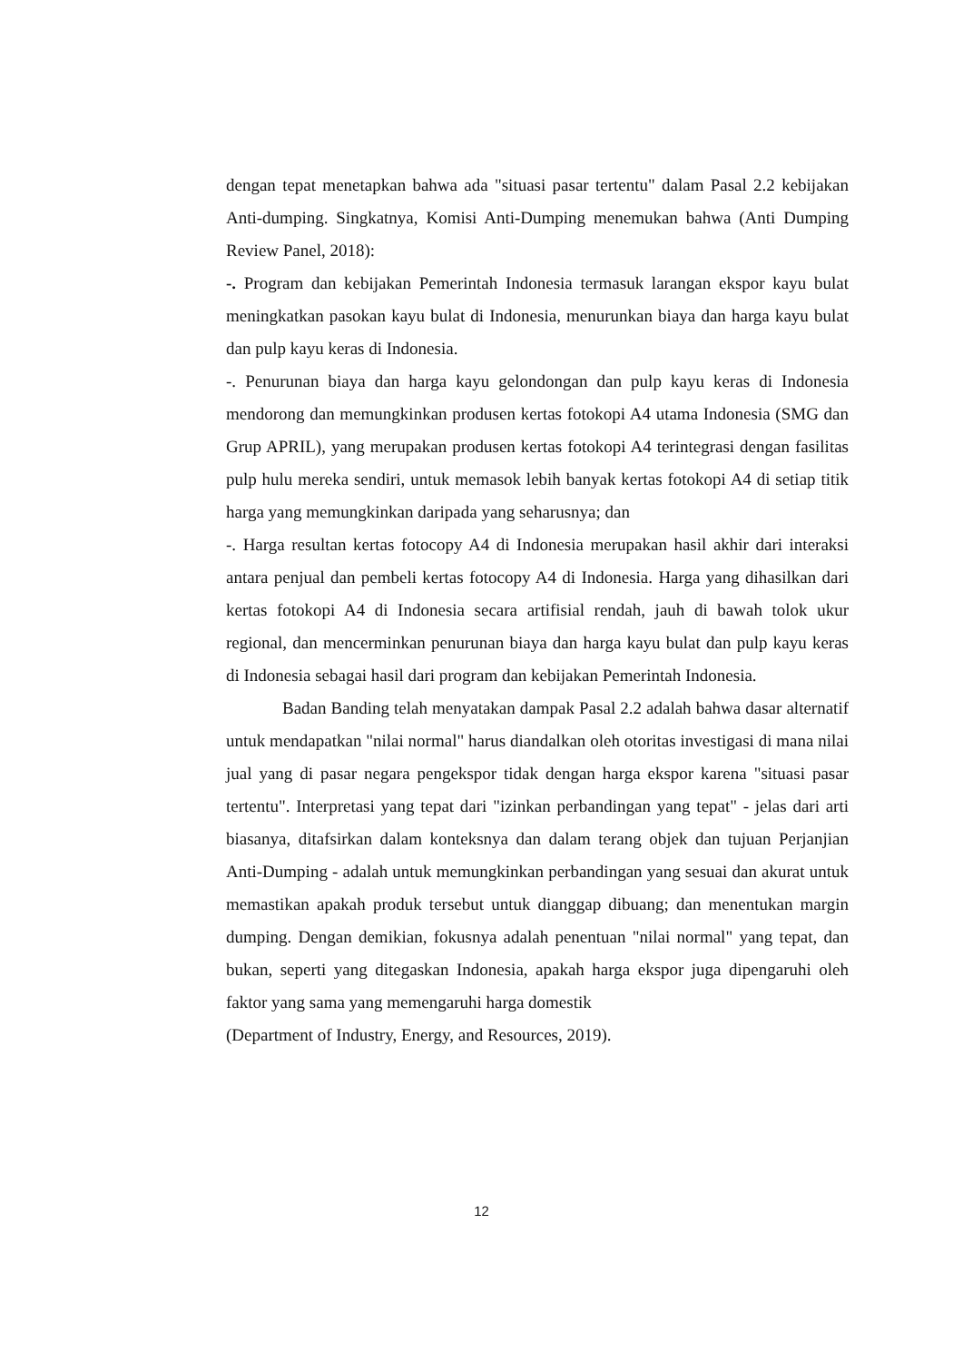dengan tepat menetapkan bahwa ada "situasi pasar tertentu" dalam Pasal 2.2 kebijakan Anti-dumping. Singkatnya, Komisi Anti-Dumping menemukan bahwa (Anti Dumping Review Panel, 2018):
-. Program dan kebijakan Pemerintah Indonesia termasuk larangan ekspor kayu bulat meningkatkan pasokan kayu bulat di Indonesia, menurunkan biaya dan harga kayu bulat dan pulp kayu keras di Indonesia.
-. Penurunan biaya dan harga kayu gelondongan dan pulp kayu keras di Indonesia mendorong dan memungkinkan produsen kertas fotokopi A4 utama Indonesia (SMG dan Grup APRIL), yang merupakan produsen kertas fotokopi A4 terintegrasi dengan fasilitas pulp hulu mereka sendiri, untuk memasok lebih banyak kertas fotokopi A4 di setiap titik harga yang memungkinkan daripada yang seharusnya; dan
-. Harga resultan kertas fotocopy A4 di Indonesia merupakan hasil akhir dari interaksi antara penjual dan pembeli kertas fotocopy A4 di Indonesia. Harga yang dihasilkan dari kertas fotokopi A4 di Indonesia secara artifisial rendah, jauh di bawah tolok ukur regional, dan mencerminkan penurunan biaya dan harga kayu bulat dan pulp kayu keras di Indonesia sebagai hasil dari program dan kebijakan Pemerintah Indonesia.
Badan Banding telah menyatakan dampak Pasal 2.2 adalah bahwa dasar alternatif untuk mendapatkan "nilai normal" harus diandalkan oleh otoritas investigasi di mana nilai jual yang di pasar negara pengekspor tidak dengan harga ekspor karena "situasi pasar tertentu". Interpretasi yang tepat dari "izinkan perbandingan yang tepat" - jelas dari arti biasanya, ditafsirkan dalam konteksnya dan dalam terang objek dan tujuan Perjanjian Anti-Dumping - adalah untuk memungkinkan perbandingan yang sesuai dan akurat untuk memastikan apakah produk tersebut untuk dianggap dibuang; dan menentukan margin dumping. Dengan demikian, fokusnya adalah penentuan "nilai normal" yang tepat, dan bukan, seperti yang ditegaskan Indonesia, apakah harga ekspor juga dipengaruhi oleh faktor yang sama yang memengaruhi harga domestik
(Department of Industry, Energy, and Resources, 2019).
12